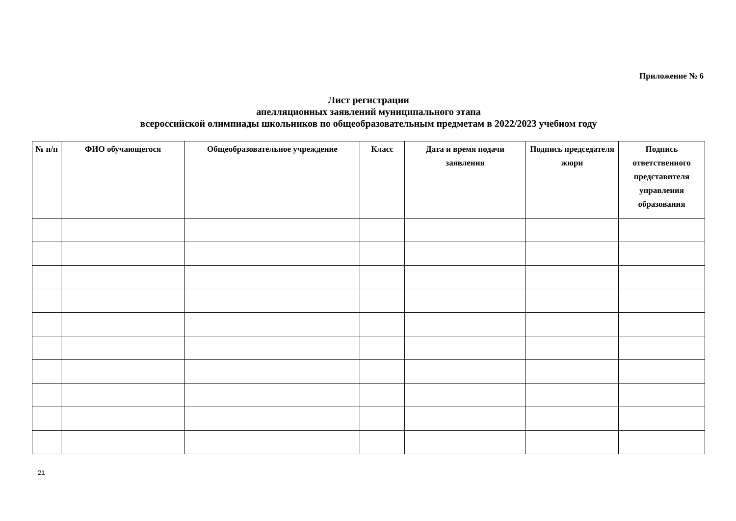Приложение № 6
Лист регистрации
апелляционных заявлений муниципального этапа
всероссийской олимпиады школьников по общеобразовательным предметам в 2022/2023 учебном году
| № п/п | ФИО обучающегося | Общеобразовательное учреждение | Класс | Дата и время подачи заявления | Подпись председателя жюри | Подпись ответственного представителя управления образования |
| --- | --- | --- | --- | --- | --- | --- |
21